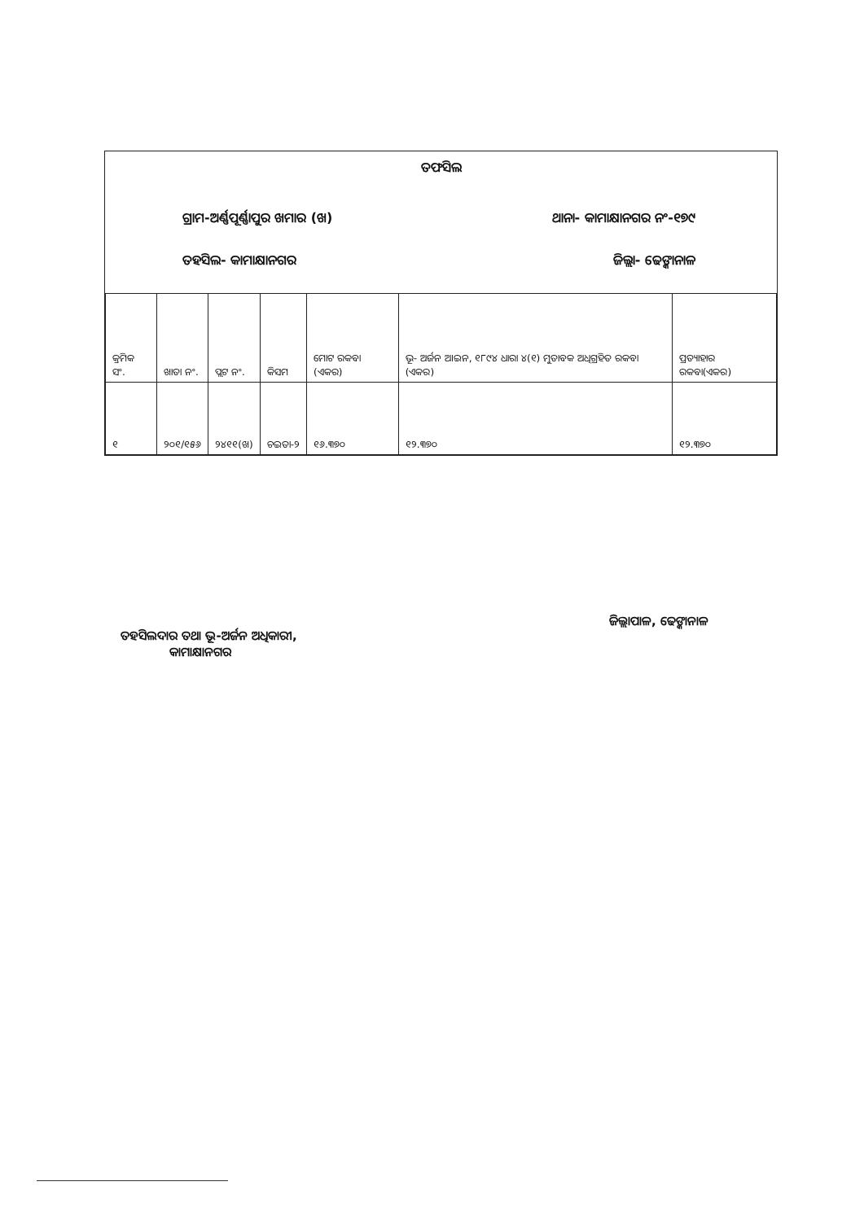ତଫସିଲ
ଗ୍ରାମ-ଅର୍ଣ୍ଣପୂର୍ଣ୍ଣାପୁର ଖମାର (ଖ) ଥାନା- କାମାକ୍ଷାନଗର ନଂ-୧୭୯
ତହସିଲ- କାମାକ୍ଷାନଗର ଜିଲ୍ଲା- ଢେଙ୍କାନାଳ
| କ୍ରମିକ ସଂ. | ଖାତା ନଂ. | ପ୍ଲଟ ନଂ. | କିସମ | ମୋଟ ରକବା (ଏକର) | ଭୂ- ଅର୍ଜନ ଆଇନ, ୧୮୯୪ ଧାରା ୪(୧) ମୁତାବକ ଅଧିଗ୍ରହିତ ରକବା (ଏକର) | ପ୍ରତ୍ୟାହାର ରକବା(ଏକର) |
| --- | --- | --- | --- | --- | --- | --- |
| ୧ | ୨୦୧/୧୫୬ | ୨୪୧୧(ଖ) | ଚଇତା-୨ | ୧୬.୩୭୦ | ୧୨.୩୭୦ | ୧୨.୩୭୦ |
ତହସିଲଦାର ତଥା ଭୂ-ଅର୍ଜନ ଅଧିକାରୀ,
କାମାକ୍ଷାନଗର
ଜିଲ୍ଲାପାଳ, ଢେଙ୍କାନାଳ